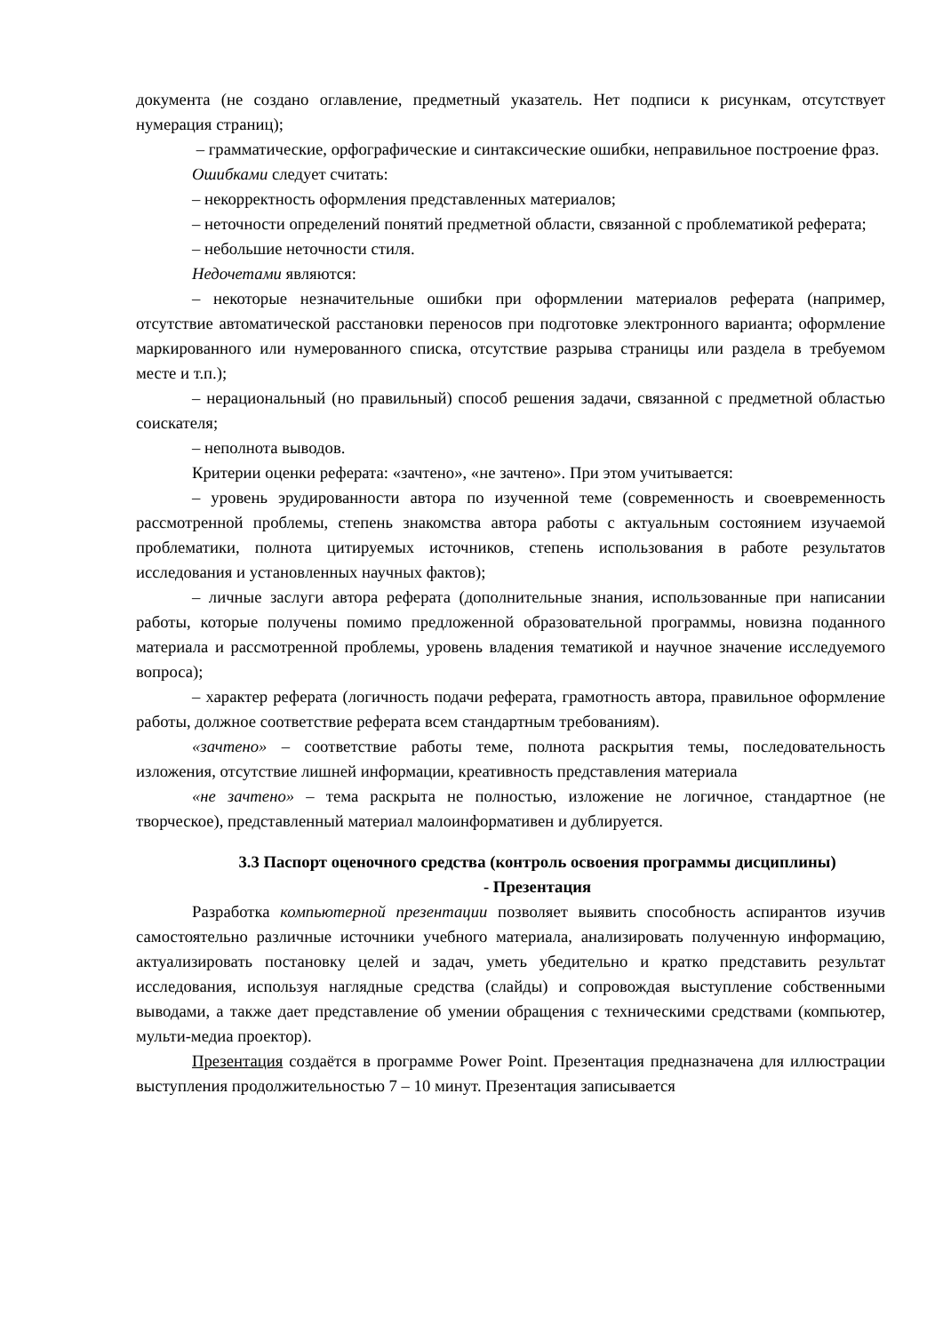документа (не создано оглавление, предметный указатель. Нет подписи к рисункам, отсутствует нумерация страниц);
– грамматические, орфографические и синтаксические ошибки, неправильное построение фраз.
Ошибками следует считать:
– некорректность оформления представленных материалов;
– неточности определений понятий предметной области, связанной с проблематикой реферата;
– небольшие неточности стиля.
Недочетами являются:
– некоторые незначительные ошибки при оформлении материалов реферата (например, отсутствие автоматической расстановки переносов при подготовке электронного варианта; оформление маркированного или нумерованного списка, отсутствие разрыва страницы или раздела в требуемом месте и т.п.);
– нерациональный (но правильный) способ решения задачи, связанной с предметной областью соискателя;
– неполнота выводов.
Критерии оценки реферата: «зачтено», «не зачтено». При этом учитывается:
– уровень эрудированности автора по изученной теме (современность и своевременность рассмотренной проблемы, степень знакомства автора работы с актуальным состоянием изучаемой проблематики, полнота цитируемых источников, степень использования в работе результатов исследования и установленных научных фактов);
– личные заслуги автора реферата (дополнительные знания, использованные при написании работы, которые получены помимо предложенной образовательной программы, новизна поданного материала и рассмотренной проблемы, уровень владения тематикой и научное значение исследуемого вопроса);
– характер реферата (логичность подачи реферата, грамотность автора, правильное оформление работы, должное соответствие реферата всем стандартным требованиям).
«зачтено» – соответствие работы теме, полнота раскрытия темы, последовательность изложения, отсутствие лишней информации, креативность представления материала
«не зачтено» – тема раскрыта не полностью, изложение не логичное, стандартное (не творческое), представленный материал малоинформативен и дублируется.
3.3 Паспорт оценочного средства (контроль освоения программы дисциплины)
- Презентация
Разработка компьютерной презентации позволяет выявить способность аспирантов изучив самостоятельно различные источники учебного материала, анализировать полученную информацию, актуализировать постановку целей и задач, уметь убедительно и кратко представить результат исследования, используя наглядные средства (слайды) и сопровождая выступление собственными выводами, а также дает представление об умении обращения с техническими средствами (компьютер, мульти-медиа проектор).
Презентация создаётся в программе Power Point. Презентация предназначена для иллюстрации выступления продолжительностью 7 – 10 минут. Презентация записывается